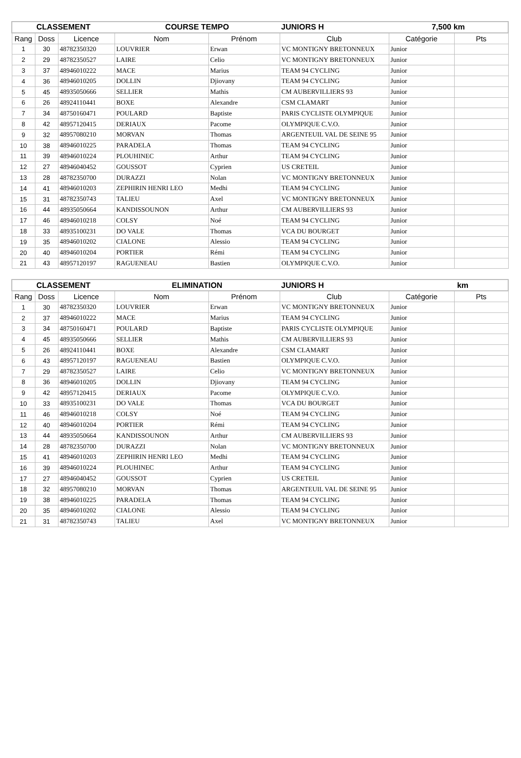| CLASSEMENT | | | COURSE TEMPO | | JUNIORS H | 7,500 km | |
| Rang | Doss | Licence | Nom | Prénom | Club | Catégorie | Pts |
| 1 | 30 | 48782350320 | LOUVRIER | Erwan | VC MONTIGNY BRETONNEUX | Junior | |
| 2 | 29 | 48782350527 | LAIRE | Celio | VC MONTIGNY BRETONNEUX | Junior | |
| 3 | 37 | 48946010222 | MACE | Marius | TEAM 94 CYCLING | Junior | |
| 4 | 36 | 48946010205 | DOLLIN | Djiovany | TEAM 94 CYCLING | Junior | |
| 5 | 45 | 48935050666 | SELLIER | Mathis | CM AUBERVILLIERS 93 | Junior | |
| 6 | 26 | 48924110441 | BOXE | Alexandre | CSM CLAMART | Junior | |
| 7 | 34 | 48750160471 | POULARD | Baptiste | PARIS CYCLISTE OLYMPIQUE | Junior | |
| 8 | 42 | 48957120415 | DERIAUX | Pacome | OLYMPIQUE C.V.O. | Junior | |
| 9 | 32 | 48957080210 | MORVAN | Thomas | ARGENTEUIL VAL DE SEINE 95 | Junior | |
| 10 | 38 | 48946010225 | PARADELA | Thomas | TEAM 94 CYCLING | Junior | |
| 11 | 39 | 48946010224 | PLOUHINEC | Arthur | TEAM 94 CYCLING | Junior | |
| 12 | 27 | 48946040452 | GOUSSOT | Cyprien | US CRETEIL | Junior | |
| 13 | 28 | 48782350700 | DURAZZI | Nolan | VC MONTIGNY BRETONNEUX | Junior | |
| 14 | 41 | 48946010203 | ZEPHIRIN HENRI LEO | Medhi | TEAM 94 CYCLING | Junior | |
| 15 | 31 | 48782350743 | TALIEU | Axel | VC MONTIGNY BRETONNEUX | Junior | |
| 16 | 44 | 48935050664 | KANDISSOUNON | Arthur | CM AUBERVILLIERS 93 | Junior | |
| 17 | 46 | 48946010218 | COLSY | Noé | TEAM 94 CYCLING | Junior | |
| 18 | 33 | 48935100231 | DO VALE | Thomas | VCA DU BOURGET | Junior | |
| 19 | 35 | 48946010202 | CIALONE | Alessio | TEAM 94 CYCLING | Junior | |
| 20 | 40 | 48946010204 | PORTIER | Rémi | TEAM 94 CYCLING | Junior | |
| 21 | 43 | 48957120197 | RAGUENEAU | Bastien | OLYMPIQUE C.V.O. | Junior | |
| CLASSEMENT | | | ELIMINATION | | JUNIORS H | km | |
| Rang | Doss | Licence | Nom | Prénom | Club | Catégorie | Pts |
| 1 | 30 | 48782350320 | LOUVRIER | Erwan | VC MONTIGNY BRETONNEUX | Junior | |
| 2 | 37 | 48946010222 | MACE | Marius | TEAM 94 CYCLING | Junior | |
| 3 | 34 | 48750160471 | POULARD | Baptiste | PARIS CYCLISTE OLYMPIQUE | Junior | |
| 4 | 45 | 48935050666 | SELLIER | Mathis | CM AUBERVILLIERS 93 | Junior | |
| 5 | 26 | 48924110441 | BOXE | Alexandre | CSM CLAMART | Junior | |
| 6 | 43 | 48957120197 | RAGUENEAU | Bastien | OLYMPIQUE C.V.O. | Junior | |
| 7 | 29 | 48782350527 | LAIRE | Celio | VC MONTIGNY BRETONNEUX | Junior | |
| 8 | 36 | 48946010205 | DOLLIN | Djiovany | TEAM 94 CYCLING | Junior | |
| 9 | 42 | 48957120415 | DERIAUX | Pacome | OLYMPIQUE C.V.O. | Junior | |
| 10 | 33 | 48935100231 | DO VALE | Thomas | VCA DU BOURGET | Junior | |
| 11 | 46 | 48946010218 | COLSY | Noé | TEAM 94 CYCLING | Junior | |
| 12 | 40 | 48946010204 | PORTIER | Rémi | TEAM 94 CYCLING | Junior | |
| 13 | 44 | 48935050664 | KANDISSOUNON | Arthur | CM AUBERVILLIERS 93 | Junior | |
| 14 | 28 | 48782350700 | DURAZZI | Nolan | VC MONTIGNY BRETONNEUX | Junior | |
| 15 | 41 | 48946010203 | ZEPHIRIN HENRI LEO | Medhi | TEAM 94 CYCLING | Junior | |
| 16 | 39 | 48946010224 | PLOUHINEC | Arthur | TEAM 94 CYCLING | Junior | |
| 17 | 27 | 48946040452 | GOUSSOT | Cyprien | US CRETEIL | Junior | |
| 18 | 32 | 48957080210 | MORVAN | Thomas | ARGENTEUIL VAL DE SEINE 95 | Junior | |
| 19 | 38 | 48946010225 | PARADELA | Thomas | TEAM 94 CYCLING | Junior | |
| 20 | 35 | 48946010202 | CIALONE | Alessio | TEAM 94 CYCLING | Junior | |
| 21 | 31 | 48782350743 | TALIEU | Axel | VC MONTIGNY BRETONNEUX | Junior | |